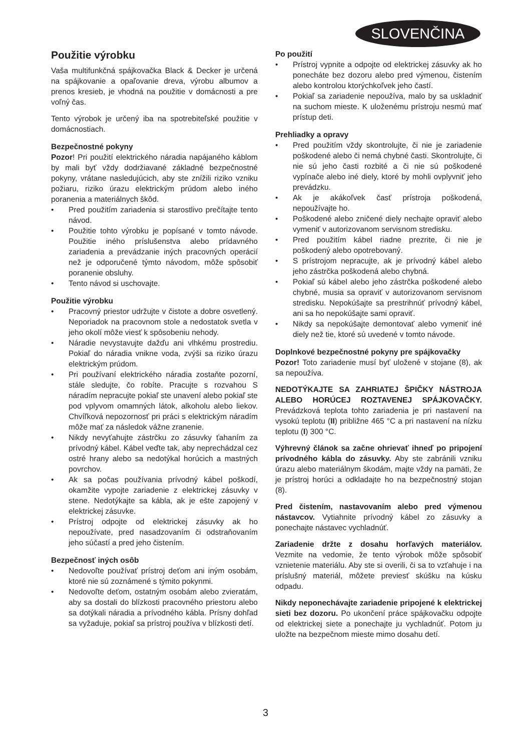SLOVENČINA
Použitie výrobku
Vaša multifunkčná spájkovačka Black & Decker je určená na spájkovanie a opaľovanie dreva, výrobu albumov a prenos kresieb, je vhodná na použitie v domácnosti a pre voľný čas.
Tento výrobok je určený iba na spotrebiteľské použitie v domácnostiach.
Bezpečnostné pokyny
Pozor! Pri použití elektrického náradia napájaného káblom by mali byť vždy dodržiavané základné bezpečnostné pokyny, vrátane nasledujúcich, aby ste znížili riziko vzniku požiaru, riziko úrazu elektrickým prúdom alebo iného poranenia a materiálnych škôd.
• Pred použitím zariadenia si starostlivo prečítajte tento návod.
• Použitie tohto výrobku je popísané v tomto návode. Použitie iného príslušenstva alebo prídavného zariadenia a prevádzanie iných pracovných operácií než je odporučené týmto návodom, môže spôsobiť poranenie obsluhy.
• Tento návod si uschovajte.
Použitie výrobku
• Pracovný priestor udržujte v čistote a dobre osvetlený. Neporiadok na pracovnom stole a nedostatok svetla v jeho okolí môže viesť k spôsobeniu nehody.
• Náradie nevystavujte dažďu ani vlhkému prostrediu. Pokiaľ do náradia vnikne voda, zvýši sa riziko úrazu elektrickým prúdom.
• Pri používaní elektrického náradia zostaňte pozorní, stále sledujte, čo robíte. Pracujte s rozvahou S náradím nepracujte pokiaľ ste unavení alebo pokiaľ ste pod vplyvom omamných látok, alkoholu alebo liekov. Chvíľková nepozornosť pri práci s elektrickým náradím môže mať za následok vážne zranenie.
• Nikdy nevyťahujte zástrčku zo zásuvky ťahaním za prívodný kábel. Kábel veďte tak, aby neprechádzal cez ostré hrany alebo sa nedotýkal horúcich a mastných povrchov.
• Ak sa počas používania prívodný kábel poškodí, okamžite vypojte zariadenie z elektrickej zásuvky v stene. Nedotýkajte sa kábla, ak je ešte zapojený v elektrickej zásuvke.
• Prístroj odpojte od elektrickej zásuvky ak ho nepoužívate, pred nasadzovaním či odstraňovaním jeho súčastí a pred jeho čistením.
Bezpečnosť iných osôb
• Nedovoľte používať prístroj deťom ani iným osobám, ktoré nie sú zoznámené s týmito pokynmi.
• Nedovoľte deťom, ostatným osobám alebo zvieratám, aby sa dostali do blízkosti pracovného priestoru alebo sa dotýkali náradia a prívodného kábla. Prísny dohľad sa vyžaduje, pokiaľ sa prístroj používa v blízkosti detí.
Po použití
• Prístroj vypnite a odpojte od elektrickej zásuvky ak ho ponecháte bez dozoru alebo pred výmenou, čistením alebo kontrolou ktorýchkoľvek jeho častí.
• Pokiaľ sa zariadenie nepoužíva, malo by sa uskladniť na suchom mieste. K uloženému prístroju nesmú mať prístup deti.
Prehliadky a opravy
• Pred použitím vždy skontrolujte, či nie je zariadenie poškodené alebo či nemá chybné časti. Skontrolujte, či nie sú jeho časti rozbité a či nie sú poškodené vypínače alebo iné diely, ktoré by mohli ovplyvniť jeho prevádzku.
• Ak je akákoľvek časť prístroja poškodená, nepoužívajte ho.
• Poškodené alebo zničené diely nechajte opraviť alebo vymeniť v autorizovanom servisnom stredisku.
• Pred použitím kábel riadne prezrite, či nie je poškodený alebo opotrebovaný.
• S prístrojom nepracujte, ak je prívodný kábel alebo jeho zástrčka poškodená alebo chybná.
• Pokiaľ sú kábel alebo jeho zástrčka poškodené alebo chybné, musia sa opraviť v autorizovanom servisnom stredisku. Nepokúšajte sa prestrihnúť prívodný kábel, ani sa ho nepokúšajte sami opraviť.
• Nikdy sa nepokúšajte demontovať alebo vymeniť iné diely než tie, ktoré sú uvedené v tomto návode.
Doplnkové bezpečnostné pokyny pre spájkovačky
Pozor! Toto zariadenie musí byť uložené v stojane (8), ak sa nepoužíva.
NEDOTÝKAJTE SA ZAHRIATEJ ŠPIČKY NÁSTROJA ALEBO HORÚCEJ ROZTAVENEJ SPÁJKOVAČKY. Prevádzková teplota tohto zariadenia je pri nastavení na vysokú teplotu (II) približne 465 °C a pri nastavení na nízku teplotu (I) 300 °C.
Výhrevný článok sa začne ohrievať ihneď po pripojení prívodného kábla do zásuvky. Aby ste zabránili vzniku úrazu alebo materiálnym škodám, majte vždy na pamäti, že je prístroj horúci a odkladajte ho na bezpečnostný stojan (8).
Pred čistením, nastavovaním alebo pred výmenou nástavcov. Vytiahnite prívodný kábel zo zásuvky a ponechajte nástavec vychladnúť.
Zariadenie držte z dosahu horľavých materiálov. Vezmite na vedomie, že tento výrobok môže spôsobiť vznietenie materiálu. Aby ste si overili, či sa to vzťahuje i na príslušný materiál, môžete previesť skúšku na kúsku odpadu.
Nikdy neponechávajte zariadenie pripojené k elektrickej sieti bez dozoru. Po ukončení práce spájkovačku odpojte od elektrickej siete a ponechajte ju vychladnúť. Potom ju uložte na bezpečnom mieste mimo dosahu detí.
3